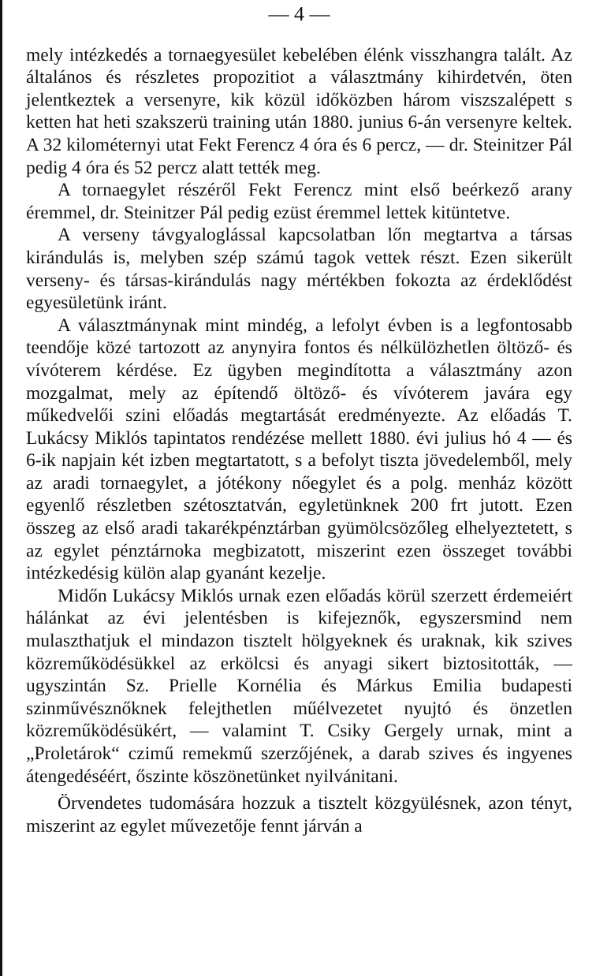— 4 —
mely intézkedés a tornaegyesület kebelében élénk visszhangra talált. Az általános és részletes propozitiot a választmány kihirdetvén, öten jelentkeztek a versenyre, kik közül időközben három viszszalépett s ketten hat heti szakszerü training után 1880. junius 6-án versenyre keltek. A 32 kilométernyi utat Fekt Ferencz 4 óra és 6 percz, — dr. Steinitzer Pál pedig 4 óra és 52 percz alatt tették meg.
A tornaegylet részéről Fekt Ferencz mint első beérkező arany éremmel, dr. Steinitzer Pál pedig ezüst éremmel lettek kitüntetve.
A verseny távgyaloglással kapcsolatban lőn megtartva a társas kirándulás is, melyben szép számú tagok vettek részt. Ezen sikerült verseny- és társas-kirándulás nagy mértékben fokozta az érdeklődést egyesületünk iránt.
A választmánynak mint mindég, a lefolyt évben is a legfontosabb teendője közé tartozott az anynyira fontos és nélkülözhetlen öltöző- és vívóterem kérdése. Ez ügyben megindította a választmány azon mozgalmat, mely az építendő öltöző- és vívóterem javára egy műkedvelői szini előadás megtartását eredményezte. Az előadás T. Lukácsy Miklós tapintatos rendézése mellett 1880. évi julius hó 4 — és 6-ik napjain két izben megtartatott, s a befolyt tiszta jövedelemből, mely az aradi tornaegylet, a jótékony nőegylet és a polg. menház között egyenlő részletben szétosztatván, egyletünknek 200 frt jutott. Ezen összeg az első aradi takarékpénztárban gyümölcsözőleg elhelyeztetett, s az egylet pénztárnoka megbizatott, miszerint ezen összeget további intézkedésig külön alap gyanánt kezelje.
Midőn Lukácsy Miklós urnak ezen előadás körül szerzett érdemeiért hálánkat az évi jelentésben is kifejeznők, egyszersmind nem mulaszthatjuk el mindazon tisztelt hölgyeknek és uraknak, kik szives közreműködésükkel az erkölcsi és anyagi sikert biztositották, — ugyszintán Sz. Prielle Kornélia és Márkus Emilia budapesti szinművésznőknek felejthetlen műélvezetet nyujtó és önzetlen közreműködésükért, — valamint T. Csiky Gergely urnak, mint a „Proletárok“ czimű remekmű szerzőjének, a darab szives és ingyenes átengedéséért, őszinte köszönetünket nyilvánitani.
Örvendetes tudomására hozzuk a tisztelt közgyülésnek, azon tényt, miszerint az egylet művezetője fennt járván a